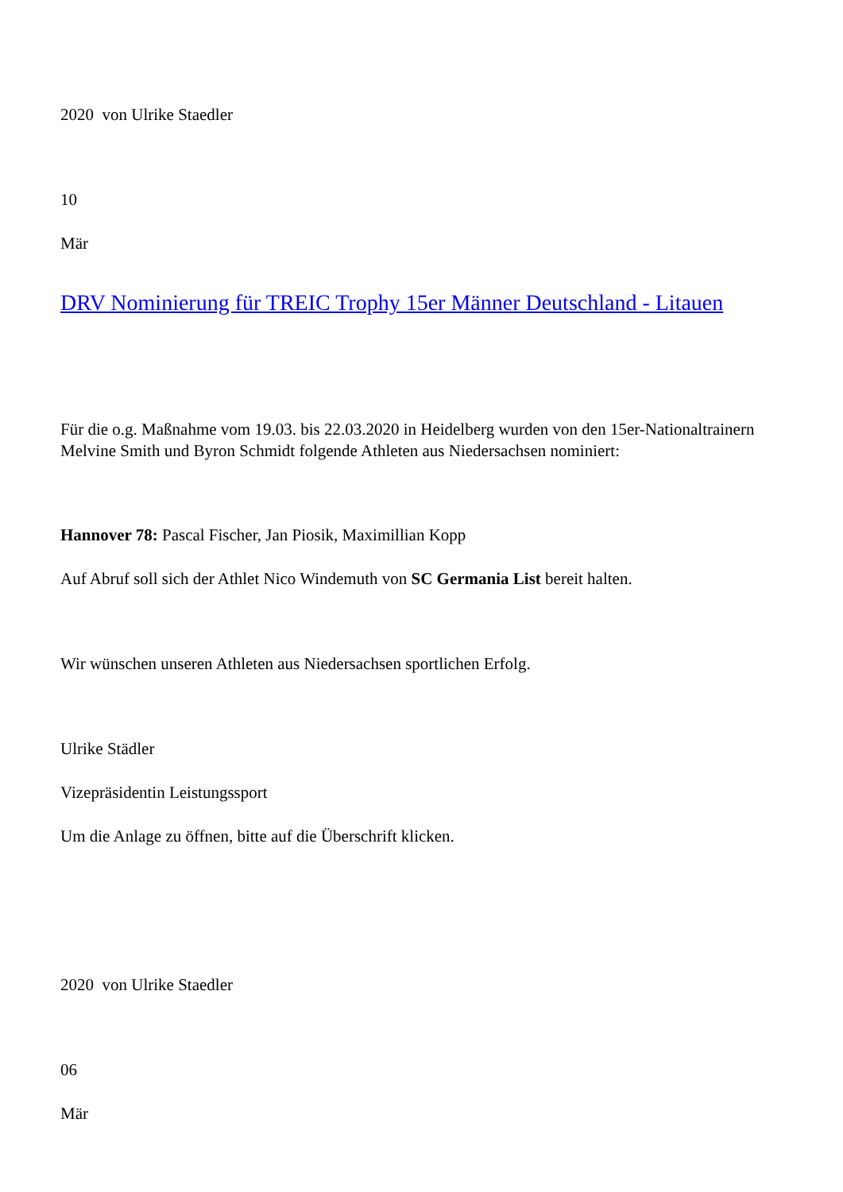2020 von Ulrike Staedler
10
Mär
DRV Nominierung für TREIC Trophy 15er Männer Deutschland - Litauen
Für die o.g. Maßnahme vom 19.03. bis 22.03.2020 in Heidelberg wurden von den 15er-Nationaltrainern Melvine Smith und Byron Schmidt folgende Athleten aus Niedersachsen nominiert:
Hannover 78: Pascal Fischer, Jan Piosik, Maximillian Kopp
Auf Abruf soll sich der Athlet Nico Windemuth von SC Germania List bereit halten.
Wir wünschen unseren Athleten aus Niedersachsen sportlichen Erfolg.
Ulrike Städler
Vizepräsidentin Leistungssport
Um die Anlage zu öffnen, bitte auf die Überschrift klicken.
2020 von Ulrike Staedler
06
Mär